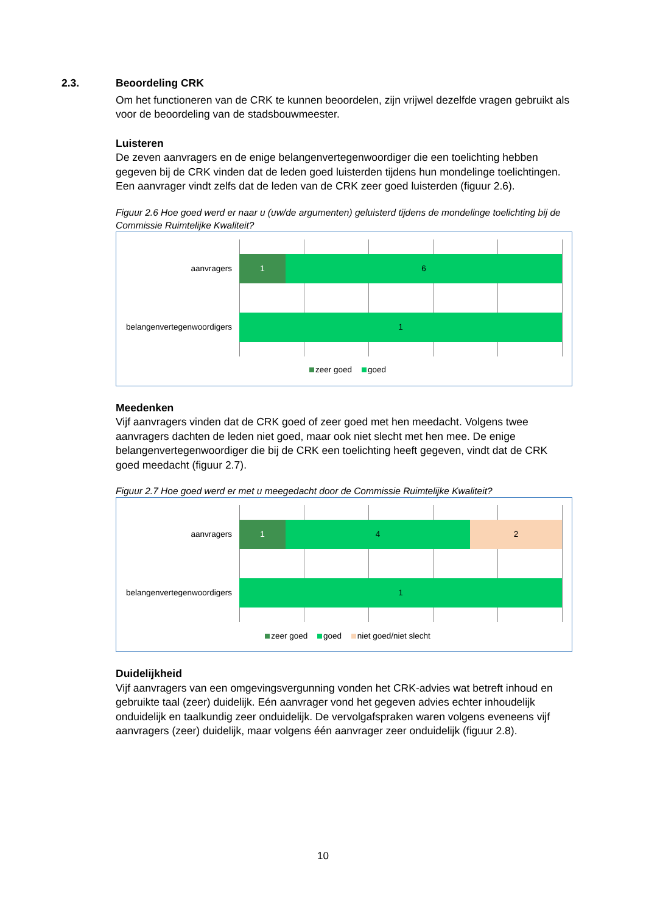2.3.
Beoordeling CRK
Om het functioneren van de CRK te kunnen beoordelen, zijn vrijwel dezelfde vragen gebruikt als voor de beoordeling van de stadsbouwmeester.
Luisteren
De zeven aanvragers en de enige belangenvertegenwoordiger die een toelichting hebben gegeven bij de CRK vinden dat de leden goed luisterden tijdens hun mondelinge toelichtingen. Een aanvrager vindt zelfs dat de leden van de CRK zeer goed luisterden (figuur 2.6).
Figuur 2.6 Hoe goed werd er naar u (uw/de argumenten) geluisterd tijdens de mondelinge toelichting bij de Commissie Ruimtelijke Kwaliteit?
aanvragers
1 6
belangenvertegenwoordigers 1
zeer goed goed
Meedenken
Vijf aanvragers vinden dat de CRK goed of zeer goed met hen meedacht. Volgens twee aanvragers dachten de leden niet goed, maar ook niet slecht met hen mee. De enige belangenvertegenwoordiger die bij de CRK een toelichting heeft gegeven, vindt dat de CRK goed meedacht (figuur 2.7).
Figuur 2.7 Hoe goed werd er met u meegedacht door de Commissie Ruimtelijke Kwaliteit?
aanvragers
1 4 2
belangenvertegenwoordigers 1
zeer goed goed niet goed/niet slecht
Duidelijkheid
Vijf aanvragers van een omgevingsvergunning vonden het CRK-advies wat betreft inhoud en gebruikte taal (zeer) duidelijk. Eén aanvrager vond het gegeven advies echter inhoudelijk onduidelijk en taalkundig zeer onduidelijk. De vervolgafspraken waren volgens eveneens vijf aanvragers (zeer) duidelijk, maar volgens één aanvrager zeer onduidelijk (figuur 2.8).
10